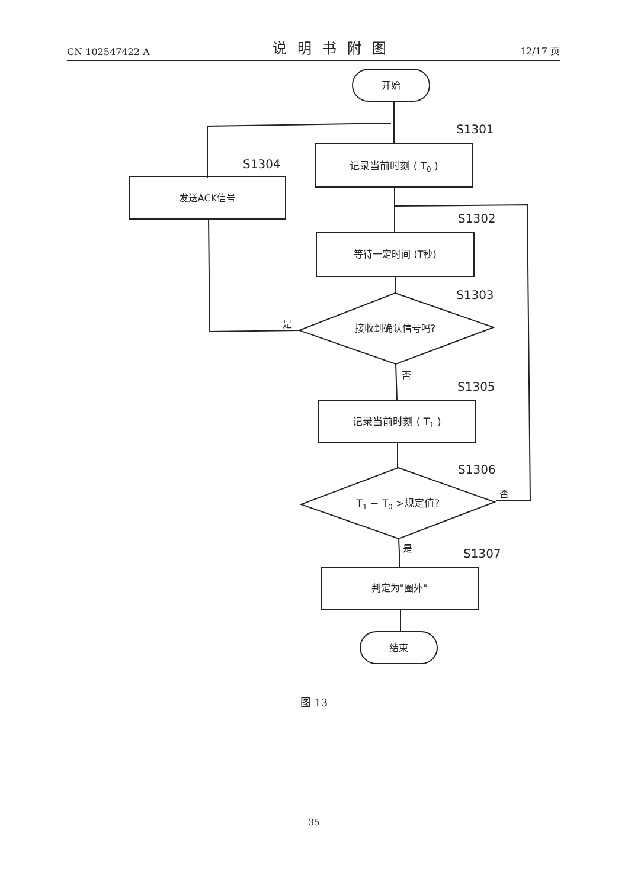CN 102547422 A 说明书附图 12/17 页
开始
S1301
记录当前时刻 ( T0 )
S1304
发送ACK信号
S1302
等待一定时间 (T秒)
S1303
接收到确认信号吗?
是
否
S1305
记录当前时刻 ( T1 )
S1306
T1 − T0 >规定值?
否
是
S1307
判定为"圈外"
结束
图 13
35